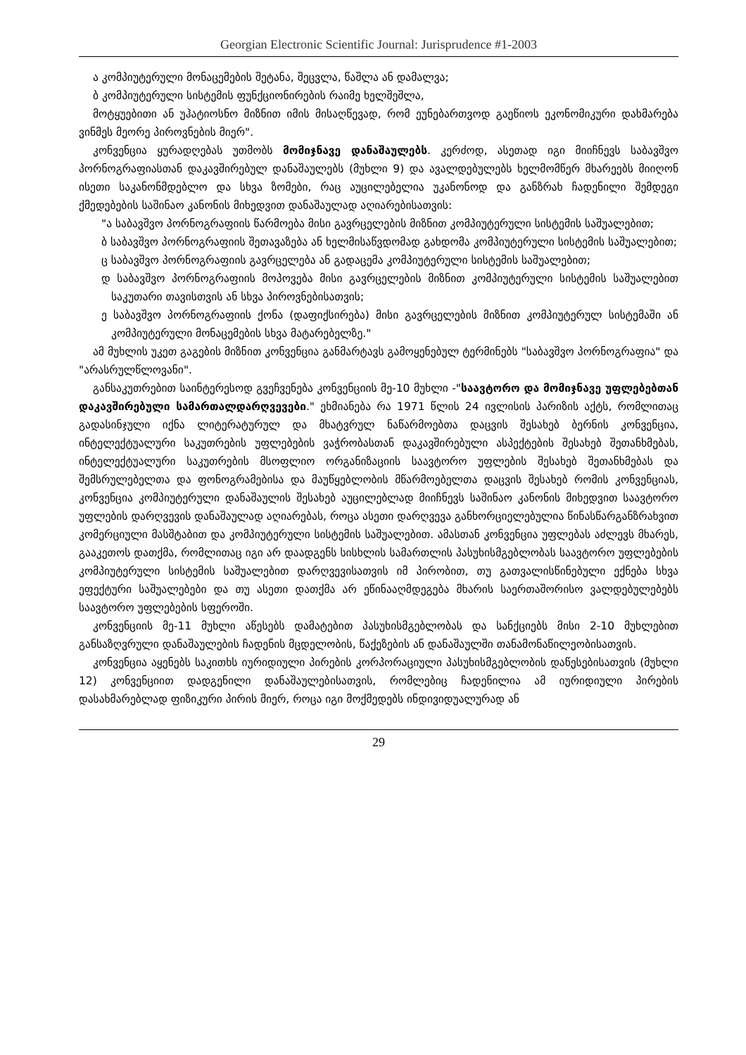Georgian Electronic Scientific Journal: Jurisprudence #1-2003
ა კომპიუტერული მონაცემების შეტანა, შეცვლა, წაშლა ან დამალვა;
ბ კომპიუტერული სისტემის ფუნქციონირების რაიმე ხელშეშლა,
მოტყუებითი ან უჰატიოსნო მიზნით იმის მისაღწევად, რომ ეუნებართვოდ გაეწიოს ეკონომიკური დახმარება ვინმეს მეორე პიროვნების მიერ".
კონვენცია ყურადღებას უთმობს მომიჯნავე დანაშაულებს. კერძოდ, ასეთად იგი მიიჩნევს საბავშვო პორნოგრაფიასთან დაკავშირებულ დანაშაულებს (მუხლი 9) და ავალდებულებს ხელმომწერ მხარეებს მიიღონ ისეთი საკანონმდებლო და სხვა ზომები, რაც აუცილებელია უკანონოდ და განზრახ ჩადენილი შემდეგი ქმედებების საშინაო კანონის მიხედვით დანაშაულად აღიარებისათვის:
"ა საბავშვო პორნოგრაფიის წარმოება მისი გავრცელების მიზნით კომპიუტერული სისტემის საშუალებით;
ბ საბავშვო პორნოგრაფიის შეთავაზება ან ხელმისაწვდომად გახდომა კომპიუტერული სისტემის საშუალებით;
ც საბავშვო პორნოგრაფიის გავრცელება ან გადაცემა კომპიუტერული სისტემის საშუალებით;
დ საბავშვო პორნოგრაფიის მოპოვება მისი გავრცელების მიზნით კომპიუტერული სისტემის საშუალებით საკუთარი თავისთვის ან სხვა პიროვნებისათვის;
ე საბავშვო პორნოგრაფიის ქონა (დაფიქსირება) მისი გავრცელების მიზნით კომპიუტერულ სისტემაში ან კომპიუტერული მონაცემების სხვა მატარებელზე."
ამ მუხლის უკეთ გაგების მიზნით კონვენცია განმარტავს გამოყენებულ ტერმინებს "საბავშვო პორნოგრაფია" და "არასრულწლოვანი".
განსაკუთრებით საინტერესოდ გვეჩვენება კონვენციის მე-10 მუხლი -"საავტორო და მომიჯნავე უფლებებთან დაკავშირებული სამართალდარღვევები." ეხმიანება რა 1971 წლის 24 ივლისის პარიზის აქტს, რომლითაც გადასინჯული იქნა ლიტერატურულ და მხატვრულ ნაწარმოებთა დაცვის შესახებ ბერნის კონვენცია, ინტელექტუალური საკუთრების უფლებების ვაჭრობასთან დაკავშირებული ასპექტების შესახებ შეთანხმებას, ინტელექტუალური საკუთრების მსოფლიო ორგანიზაციის საავტორო უფლების შესახებ შეთანხმებას და შემსრულებელთა და ფონოგრამებისა და მაუწყებლობის მწარმოებელთა დაცვის შესახებ რომის კონვენციას, კონვენცია კომპიუტერული დანაშაულის შესახებ აუცილებლად მიიჩნევს საშინაო კანონის მიხედვით საავტორო უფლების დარღვევის დანაშაულად აღიარებას, როცა ასეთი დარღვევა განხორციელებულია წინასწარგანზრახვით კომერციული მასშტაბით და კომპიუტერული სისტემის საშუალებით. ამასთან კონვენცია უფლებას აძლევს მხარეს, გააკეთოს დათქმა, რომლითაც იგი არ დაადგენს სისხლის სამართლის პასუხისმგებლობას საავტორო უფლებების კომპიუტერული სისტემის საშუალებით დარღვევისათვის იმ პირობით, თუ გათვალისწინებული ექნება სხვა ეფექტური საშუალებები და თუ ასეთი დათქმა არ ეწინააღმდეგება მხარის საერთაშორისო ვალდებულებებს საავტორო უფლებების სფეროში.
კონვენციის მე-11 მუხლი აწესებს დამატებით პასუხისმგებლობას და სანქციებს მისი 2-10 მუხლებით განსაზღვრული დანაშაულების ჩადენის მცდელობის, წაქეზების ან დანაშაულში თანამონაწილეობისათვის.
კონვენცია აყენებს საკითხს იურიდიული პირების კორპორაციული პასუხისმგებლობის დაწესებისათვის (მუხლი 12) კონვენციით დადგენილი დანაშაულებისათვის, რომლებიც ჩადენილია ამ იურიდიული პირების დასახმარებლად ფიზიკური პირის მიერ, როცა იგი მოქმედებს ინდივიდუალურად ან
29